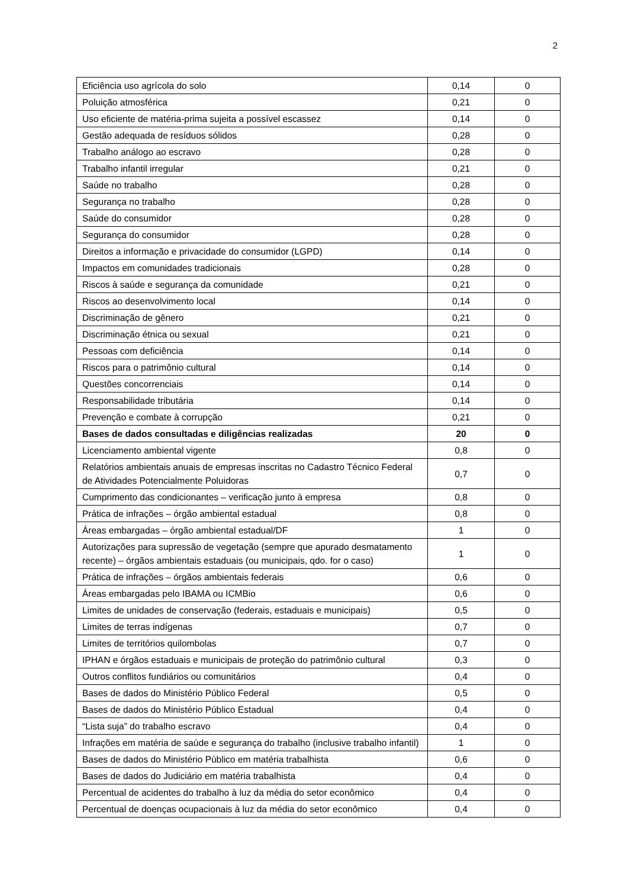2
| Eficiência uso agrícola do solo | 0,14 | 0 |
| Poluição atmosférica | 0,21 | 0 |
| Uso eficiente de matéria-prima sujeita a possível escassez | 0,14 | 0 |
| Gestão adequada de resíduos sólidos | 0,28 | 0 |
| Trabalho análogo ao escravo | 0,28 | 0 |
| Trabalho infantil irregular | 0,21 | 0 |
| Saúde no trabalho | 0,28 | 0 |
| Segurança no trabalho | 0,28 | 0 |
| Saúde do consumidor | 0,28 | 0 |
| Segurança do consumidor | 0,28 | 0 |
| Direitos a informação e privacidade do consumidor (LGPD) | 0,14 | 0 |
| Impactos em comunidades tradicionais | 0,28 | 0 |
| Riscos à saúde e segurança da comunidade | 0,21 | 0 |
| Riscos ao desenvolvimento local | 0,14 | 0 |
| Discriminação de gênero | 0,21 | 0 |
| Discriminação étnica ou sexual | 0,21 | 0 |
| Pessoas com deficiência | 0,14 | 0 |
| Riscos para o patrimônio cultural | 0,14 | 0 |
| Questões concorrenciais | 0,14 | 0 |
| Responsabilidade tributária | 0,14 | 0 |
| Prevenção e combate à corrupção | 0,21 | 0 |
| Bases de dados consultadas e diligências realizadas | 20 | 0 |
| Licenciamento ambiental vigente | 0,8 | 0 |
| Relatórios ambientais anuais de empresas inscritas no Cadastro Técnico Federal de Atividades Potencialmente Poluidoras | 0,7 | 0 |
| Cumprimento das condicionantes – verificação junto à empresa | 0,8 | 0 |
| Prática de infrações – órgão ambiental estadual | 0,8 | 0 |
| Áreas embargadas – órgão ambiental estadual/DF | 1 | 0 |
| Autorizações para supressão de vegetação (sempre que apurado desmatamento recente) – órgãos ambientais estaduais (ou municipais, qdo. for o caso) | 1 | 0 |
| Prática de infrações – órgãos ambientais federais | 0,6 | 0 |
| Áreas embargadas pelo IBAMA ou ICMBio | 0,6 | 0 |
| Limites de unidades de conservação (federais, estaduais e municipais) | 0,5 | 0 |
| Limites de terras indígenas | 0,7 | 0 |
| Limites de territórios quilombolas | 0,7 | 0 |
| IPHAN e órgãos estaduais e municipais de proteção do patrimônio cultural | 0,3 | 0 |
| Outros conflitos fundiários ou comunitários | 0,4 | 0 |
| Bases de dados do Ministério Público Federal | 0,5 | 0 |
| Bases de dados do Ministério Público Estadual | 0,4 | 0 |
| “Lista suja” do trabalho escravo | 0,4 | 0 |
| Infrações em matéria de saúde e segurança do trabalho (inclusive trabalho infantil) | 1 | 0 |
| Bases de dados do Ministério Público em matéria trabalhista | 0,6 | 0 |
| Bases de dados do Judiciário em matéria trabalhista | 0,4 | 0 |
| Percentual de acidentes do trabalho à luz da média do setor econômico | 0,4 | 0 |
| Percentual de doenças ocupacionais à luz da média do setor econômico | 0,4 | 0 |